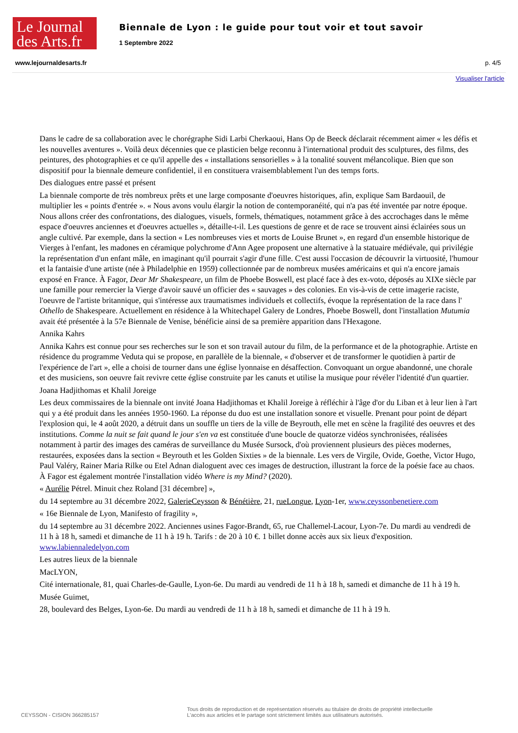Le Journal
des Arts.fr
Biennale de Lyon : le guide pour tout voir et tout savoir
1 Septembre 2022
www.lejournaldesarts.fr p. 4/5
Visualiser l'article
Dans le cadre de sa collaboration avec le chorégraphe Sidi Larbi Cherkaoui, Hans Op de Beeck déclarait récemment aimer « les défis et les nouvelles aventures ». Voilà deux décennies que ce plasticien belge reconnu à l'international produit des sculptures, des films, des peintures, des photographies et ce qu'il appelle des « installations sensorielles » à la tonalité souvent mélancolique. Bien que son dispositif pour la biennale demeure confidentiel, il en constituera vraisemblablement l'un des temps forts.
Des dialogues entre passé et présent
La biennale comporte de très nombreux prêts et une large composante d'oeuvres historiques, afin, explique Sam Bardaouil, de multiplier les « points d'entrée ». « Nous avons voulu élargir la notion de contemporanéité, qui n'a pas été inventée par notre époque. Nous allons créer des confrontations, des dialogues, visuels, formels, thématiques, notamment grâce à des accrochages dans le même espace d'oeuvres anciennes et d'oeuvres actuelles », détaille-t-il. Les questions de genre et de race se trouvent ainsi éclairées sous un angle cultivé. Par exemple, dans la section « Les nombreuses vies et morts de Louise Brunet », en regard d'un ensemble historique de Vierges à l'enfant, les madones en céramique polychrome d'Ann Agee proposent une alternative à la statuaire médiévale, qui privilégie la représentation d'un enfant mâle, en imaginant qu'il pourrait s'agir d'une fille. C'est aussi l'occasion de découvrir la virtuosité, l'humour et la fantaisie d'une artiste (née à Philadelphie en 1959) collectionnée par de nombreux musées américains et qui n'a encore jamais exposé en France. À Fagor, Dear Mr Shakespeare, un film de Phoebe Boswell, est placé face à des ex-voto, déposés au XIXe siècle par une famille pour remercier la Vierge d'avoir sauvé un officier des « sauvages » des colonies. En vis-à-vis de cette imagerie raciste, l'oeuvre de l'artiste britannique, qui s'intéresse aux traumatismes individuels et collectifs, évoque la représentation de la race dans l' Othello de Shakespeare. Actuellement en résidence à la Whitechapel Galery de Londres, Phoebe Boswell, dont l'installation Mutumia avait été présentée à la 57e Biennale de Venise, bénéficie ainsi de sa première apparition dans l'Hexagone.
Annika Kahrs
Annika Kahrs est connue pour ses recherches sur le son et son travail autour du film, de la performance et de la photographie. Artiste en résidence du programme Veduta qui se propose, en parallèle de la biennale, « d'observer et de transformer le quotidien à partir de l'expérience de l'art », elle a choisi de tourner dans une église lyonnaise en désaffection. Convoquant un orgue abandonné, une chorale et des musiciens, son oeuvre fait revivre cette église construite par les canuts et utilise la musique pour révéler l'identité d'un quartier.
Joana Hadjithomas et Khalil Joreige
Les deux commissaires de la biennale ont invité Joana Hadjithomas et Khalil Joreige à réfléchir à l'âge d'or du Liban et à leur lien à l'art qui y a été produit dans les années 1950-1960. La réponse du duo est une installation sonore et visuelle. Prenant pour point de départ l'explosion qui, le 4 août 2020, a détruit dans un souffle un tiers de la ville de Beyrouth, elle met en scène la fragilité des oeuvres et des institutions. Comme la nuit se fait quand le jour s'en va est constituée d'une boucle de quatorze vidéos synchronisées, réalisées notamment à partir des images des caméras de surveillance du Musée Sursock, d'où proviennent plusieurs des pièces modernes, restaurées, exposées dans la section « Beyrouth et les Golden Sixties » de la biennale. Les vers de Virgile, Ovide, Goethe, Victor Hugo, Paul Valéry, Rainer Maria Rilke ou Etel Adnan dialoguent avec ces images de destruction, illustrant la force de la poésie face au chaos. À Fagor est également montrée l'installation vidéo Where is my Mind? (2020).
« Aurélie Pétrel. Minuit chez Roland [31 décembre] »,
du 14 septembre au 31 décembre 2022, GalerieCeysson & Bénétière, 21, rueLongue, Lyon-1er, www.ceyssonbenetiere.com
« 16e Biennale de Lyon, Manifesto of fragility »,
du 14 septembre au 31 décembre 2022. Anciennes usines Fagor-Brandt, 65, rue Challemel-Lacour, Lyon-7e. Du mardi au vendredi de 11 h à 18 h, samedi et dimanche de 11 h à 19 h. Tarifs : de 20 à 10 €. 1 billet donne accès aux six lieux d'exposition. www.labiennaledelyon.com
Les autres lieux de la biennale
MacLYON,
Cité internationale, 81, quai Charles-de-Gaulle, Lyon-6e. Du mardi au vendredi de 11 h à 18 h, samedi et dimanche de 11 h à 19 h.
Musée Guimet,
28, boulevard des Belges, Lyon-6e. Du mardi au vendredi de 11 h à 18 h, samedi et dimanche de 11 h à 19 h.
CEYSSON - CISION 366285157
Tous droits de reproduction et de représentation réservés au titulaire de droits de propriété intellectuelle
L'accès aux articles et le partage sont strictement limités aux utilisateurs autorisés.